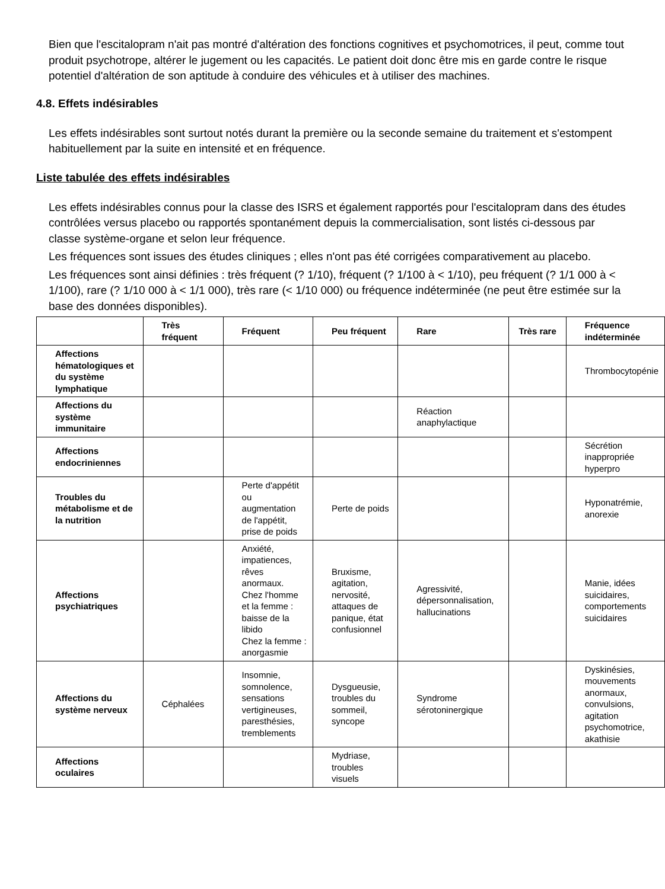Bien que l'escitalopram n'ait pas montré d'altération des fonctions cognitives et psychomotrices, il peut, comme tout produit psychotrope, altérer le jugement ou les capacités. Le patient doit donc être mis en garde contre le risque potentiel d'altération de son aptitude à conduire des véhicules et à utiliser des machines.
4.8. Effets indésirables
Les effets indésirables sont surtout notés durant la première ou la seconde semaine du traitement et s'estompent habituellement par la suite en intensité et en fréquence.
Liste tabulée des effets indésirables
Les effets indésirables connus pour la classe des ISRS et également rapportés pour l'escitalopram dans des études contrôlées versus placebo ou rapportés spontanément depuis la commercialisation, sont listés ci-dessous par classe système-organe et selon leur fréquence.
Les fréquences sont issues des études cliniques ; elles n'ont pas été corrigées comparativement au placebo.
Les fréquences sont ainsi définies : très fréquent (? 1/10), fréquent (? 1/100 à < 1/10), peu fréquent (? 1/1 000 à < 1/100), rare (? 1/10 000 à < 1/1 000), très rare (< 1/10 000) ou fréquence indéterminée (ne peut être estimée sur la base des données disponibles).
| | Très fréquent | Fréquent | Peu fréquent | Rare | Très rare | Fréquence indéterminée |
| --- | --- | --- | --- | --- | --- | --- |
| Affections hématologiques et du système lymphatique | | | | | | Thrombocytopénie |
| Affections du système immunitaire | | | | Réaction anaphylactique | | |
| Affections endocriniennes | | | | | | Sécrétion inappropriée hyperpro |
| Troubles du métabolisme et de la nutrition | | Perte d'appétit ou augmentation de l'appétit, prise de poids | Perte de poids | | | Hyponatrémie, anorexie |
| Affections psychiatriques | | Anxiété, impatiences, rêves anormaux. Chez l'homme et la femme : baisse de la libido Chez la femme : anorgasmie | Bruxisme, agitation, nervosité, attaques de panique, état confusionnel | Agressivité, dépersonnalisation, hallucinations | | Manie, idées suicidaires, comportements suicidaires |
| Affections du système nerveux | Céphalées | Insomnie, somnolence, sensations vertigineuses, paresthésies, tremblements | Dysgueusie, troubles du sommeil, syncope | Syndrome sérotoninergique | | Dyskinésies, mouvements anormaux, convulsions, agitation psychomotrice, akathisie |
| Affections oculaires | | | Mydriase, troubles visuels | | | |